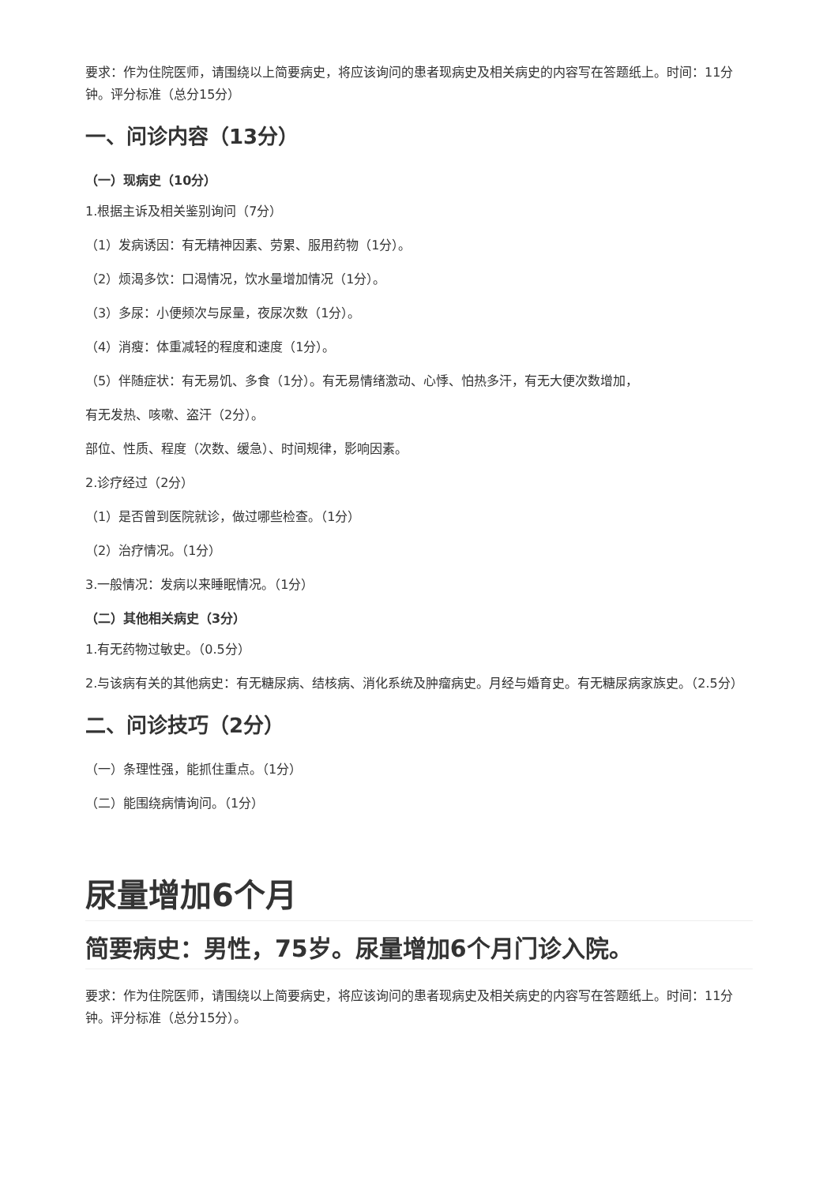要求：作为住院医师，请围绕以上简要病史，将应该询问的患者现病史及相关病史的内容写在答题纸上。时间：11分钟。评分标准（总分15分）
一、问诊内容（13分）
（一）现病史（10分）
1.根据主诉及相关鉴别询问（7分）
（1）发病诱因：有无精神因素、劳累、服用药物（1分）。
（2）烦渴多饮：口渴情况，饮水量增加情况（1分）。
（3）多尿：小便频次与尿量，夜尿次数（1分）。
（4）消瘦：体重减轻的程度和速度（1分）。
（5）伴随症状：有无易饥、多食（1分）。有无易情绪激动、心悸、怕热多汗，有无大便次数增加，
有无发热、咳嗽、盗汗（2分）。
部位、性质、程度（次数、缓急）、时间规律，影响因素。
2.诊疗经过（2分）
（1）是否曾到医院就诊，做过哪些检查。（1分）
（2）治疗情况。（1分）
3.一般情况：发病以来睡眠情况。（1分）
（二）其他相关病史（3分）
1.有无药物过敏史。（0.5分）
2.与该病有关的其他病史：有无糖尿病、结核病、消化系统及肿瘤病史。月经与婚育史。有无糖尿病家族史。（2.5分）
二、问诊技巧（2分）
（一）条理性强，能抓住重点。（1分）
（二）能围绕病情询问。（1分）
尿量增加6个月
简要病史：男性，75岁。尿量增加6个月门诊入院。
要求：作为住院医师，请围绕以上简要病史，将应该询问的患者现病史及相关病史的内容写在答题纸上。时间：11分钟。评分标准（总分15分）。